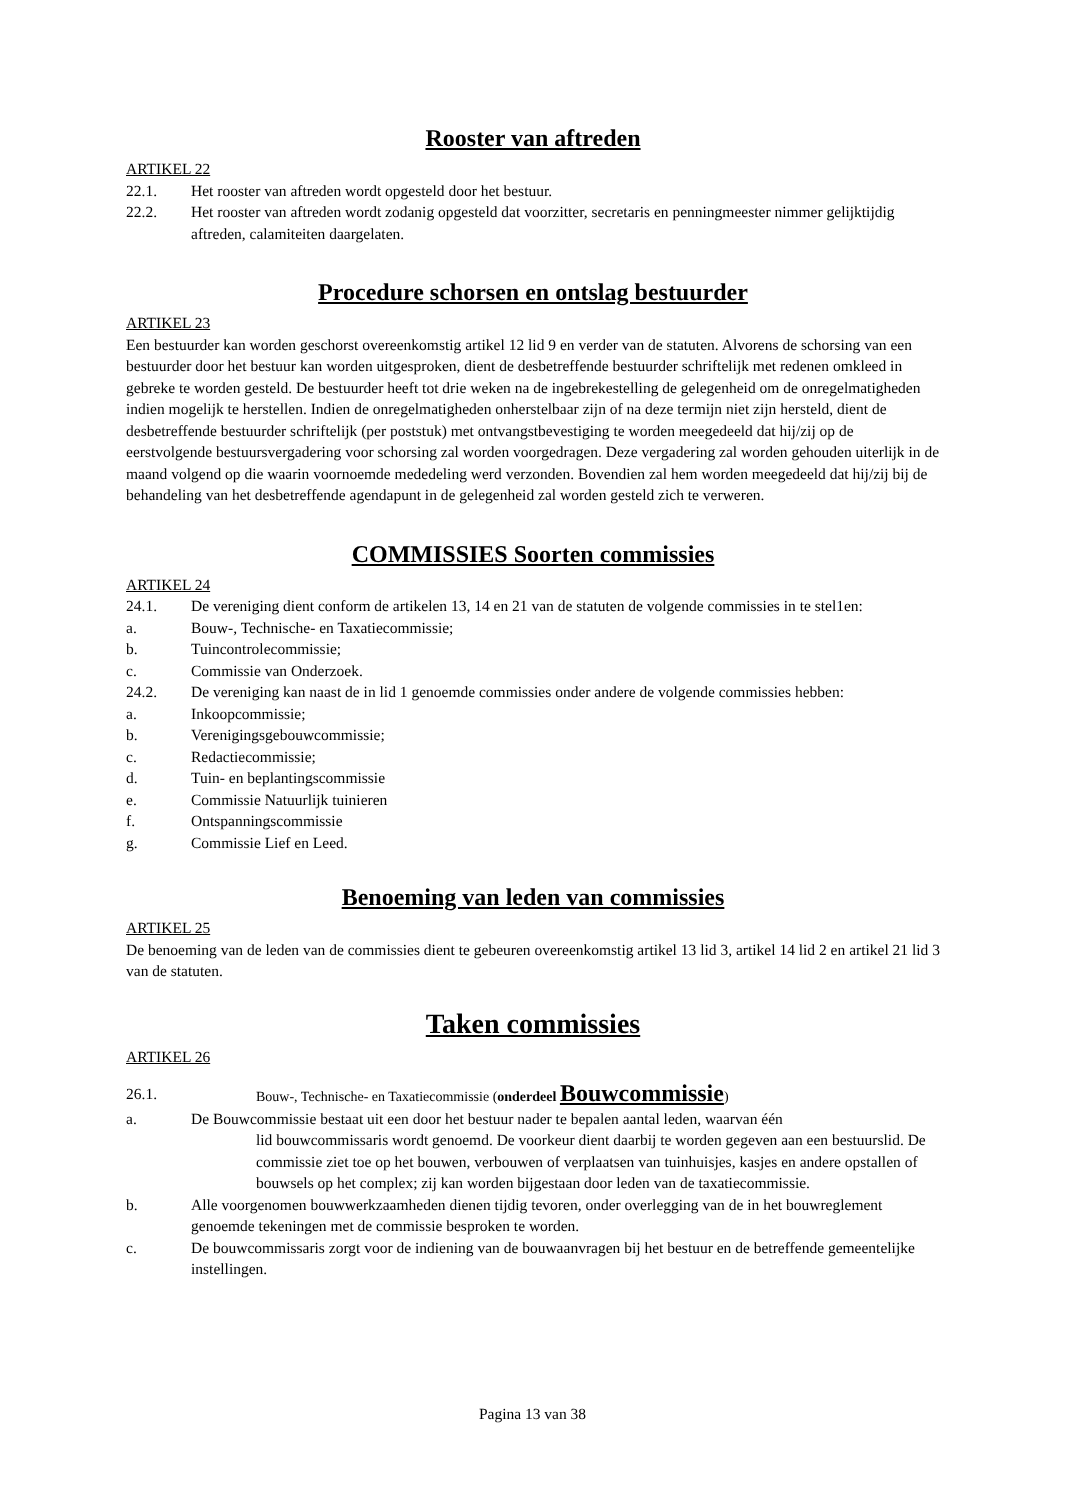Rooster van aftreden
ARTIKEL 22
22.1. Het rooster van aftreden wordt opgesteld door het bestuur.
22.2. Het rooster van aftreden wordt zodanig opgesteld dat voorzitter, secretaris en penningmeester nimmer gelijktijdig aftreden, calamiteiten daargelaten.
Procedure schorsen en ontslag bestuurder
ARTIKEL 23
Een bestuurder kan worden geschorst overeenkomstig artikel 12 lid 9 en verder van de statuten. Alvorens de schorsing van een bestuurder door het bestuur kan worden uitgesproken, dient de desbetreffende bestuurder schriftelijk met redenen omkleed in gebreke te worden gesteld. De bestuurder heeft tot drie weken na de ingebrekestelling de gelegenheid om de onregelmatigheden indien mogelijk te herstellen. Indien de onregelmatigheden onherstelbaar zijn of na deze termijn niet zijn hersteld, dient de desbetreffende bestuurder schriftelijk (per poststuk) met ontvangstbevestiging te worden meegedeeld dat hij/zij op de eerstvolgende bestuursvergadering voor schorsing zal worden voorgedragen. Deze vergadering zal worden gehouden uiterlijk in de maand volgend op die waarin voornoemde mededeling werd verzonden. Bovendien zal hem worden meegedeeld dat hij/zij bij de behandeling van het desbetreffende agendapunt in de gelegenheid zal worden gesteld zich te verweren.
COMMISSIES Soorten commissies
ARTIKEL 24
24.1. De vereniging dient conform de artikelen 13, 14 en 21 van de statuten de volgende commissies in te stel1en:
a. Bouw-, Technische- en Taxatiecommissie;
b. Tuincontrolecommissie;
c. Commissie van Onderzoek.
24.2. De vereniging kan naast de in lid 1 genoemde commissies onder andere de volgende commissies hebben:
a. Inkoopcommissie;
b. Verenigingsgebouwcommissie;
c. Redactiecommissie;
d. Tuin- en beplantingscommissie
e. Commissie Natuurlijk tuinieren
f. Ontspanningscommissie
g. Commissie Lief en Leed.
Benoeming van leden van commissies
ARTIKEL 25
De benoeming van de leden van de commissies dient te gebeuren overeenkomstig artikel 13 lid 3, artikel 14 lid 2 en artikel 21 lid 3 van de statuten.
Taken commissies
ARTIKEL 26
26.1. Bouw-, Technische- en Taxatiecommissie (onderdeel Bouwcommissie)
a. De Bouwcommissie bestaat uit een door het bestuur nader te bepalen aantal leden, waarvan één
lid bouwcommissaris wordt genoemd. De voorkeur dient daarbij te worden gegeven aan een bestuurslid. De commissie ziet toe op het bouwen, verbouwen of verplaatsen van tuinhuisjes, kasjes en andere opstallen of bouwsels op het complex; zij kan worden bijgestaan door leden van de taxatiecommissie.
b. Alle voorgenomen bouwwerkzaamheden dienen tijdig tevoren, onder overlegging van de in het bouwreglement genoemde tekeningen met de commissie besproken te worden.
c. De bouwcommissaris zorgt voor de indiening van de bouwaanvragen bij het bestuur en de betreffende gemeentelijke instellingen.
Pagina 13 van 38